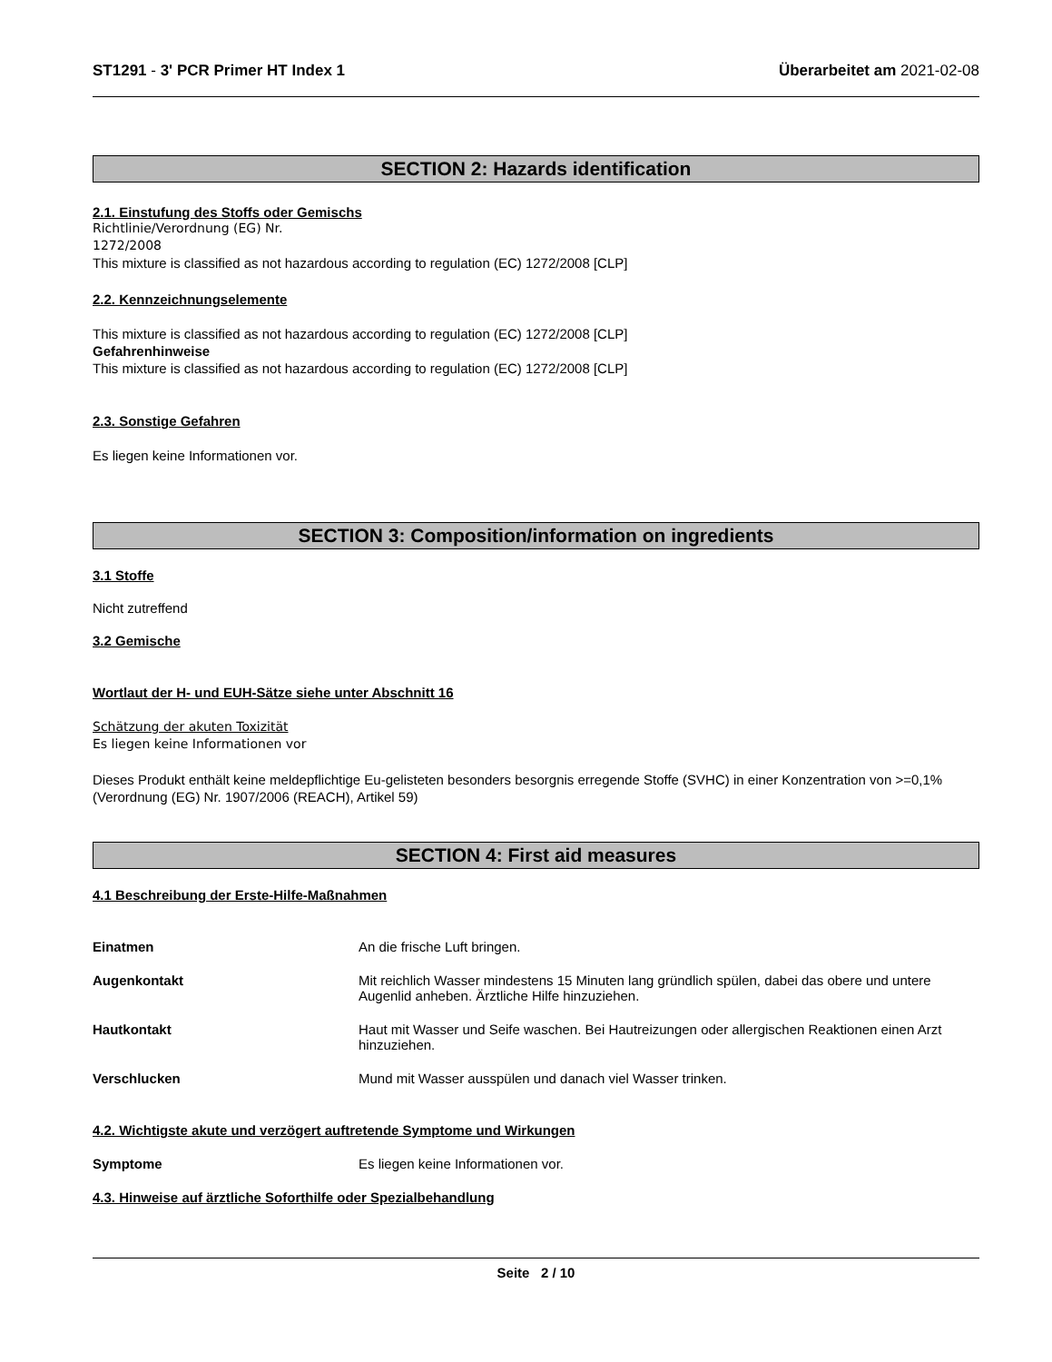ST1291 - 3' PCR Primer HT Index 1 Überarbeitet am 2021-02-08
SECTION 2: Hazards identification
2.1. Einstufung des Stoffs oder Gemischs
Richtlinie/Verordnung (EG) Nr.
1272/2008
This mixture is classified as not hazardous according to regulation (EC) 1272/2008 [CLP]
2.2. Kennzeichnungselemente
This mixture is classified as not hazardous according to regulation (EC) 1272/2008 [CLP]
Gefahrenhinweise
This mixture is classified as not hazardous according to regulation (EC) 1272/2008 [CLP]
2.3. Sonstige Gefahren
Es liegen keine Informationen vor.
SECTION 3: Composition/information on ingredients
3.1 Stoffe
Nicht zutreffend
3.2 Gemische
Wortlaut der H- und EUH-Sätze siehe unter Abschnitt 16
Schätzung der akuten Toxizität
Es liegen keine Informationen vor
Dieses Produkt enthält keine meldepflichtige Eu-gelisteten besonders besorgnis erregende Stoffe (SVHC) in einer Konzentration von >=0,1% (Verordnung (EG) Nr. 1907/2006 (REACH), Artikel 59)
SECTION 4: First aid measures
4.1 Beschreibung der Erste-Hilfe-Maßnahmen
Einatmen An die frische Luft bringen.
Augenkontakt Mit reichlich Wasser mindestens 15 Minuten lang gründlich spülen, dabei das obere und untere Augenlid anheben. Ärztliche Hilfe hinzuziehen.
Hautkontakt Haut mit Wasser und Seife waschen. Bei Hautreizungen oder allergischen Reaktionen einen Arzt hinzuziehen.
Verschlucken Mund mit Wasser ausspülen und danach viel Wasser trinken.
4.2. Wichtigste akute und verzögert auftretende Symptome und Wirkungen
Symptome Es liegen keine Informationen vor.
4.3. Hinweise auf ärztliche Soforthilfe oder Spezialbehandlung
Seite 2 / 10